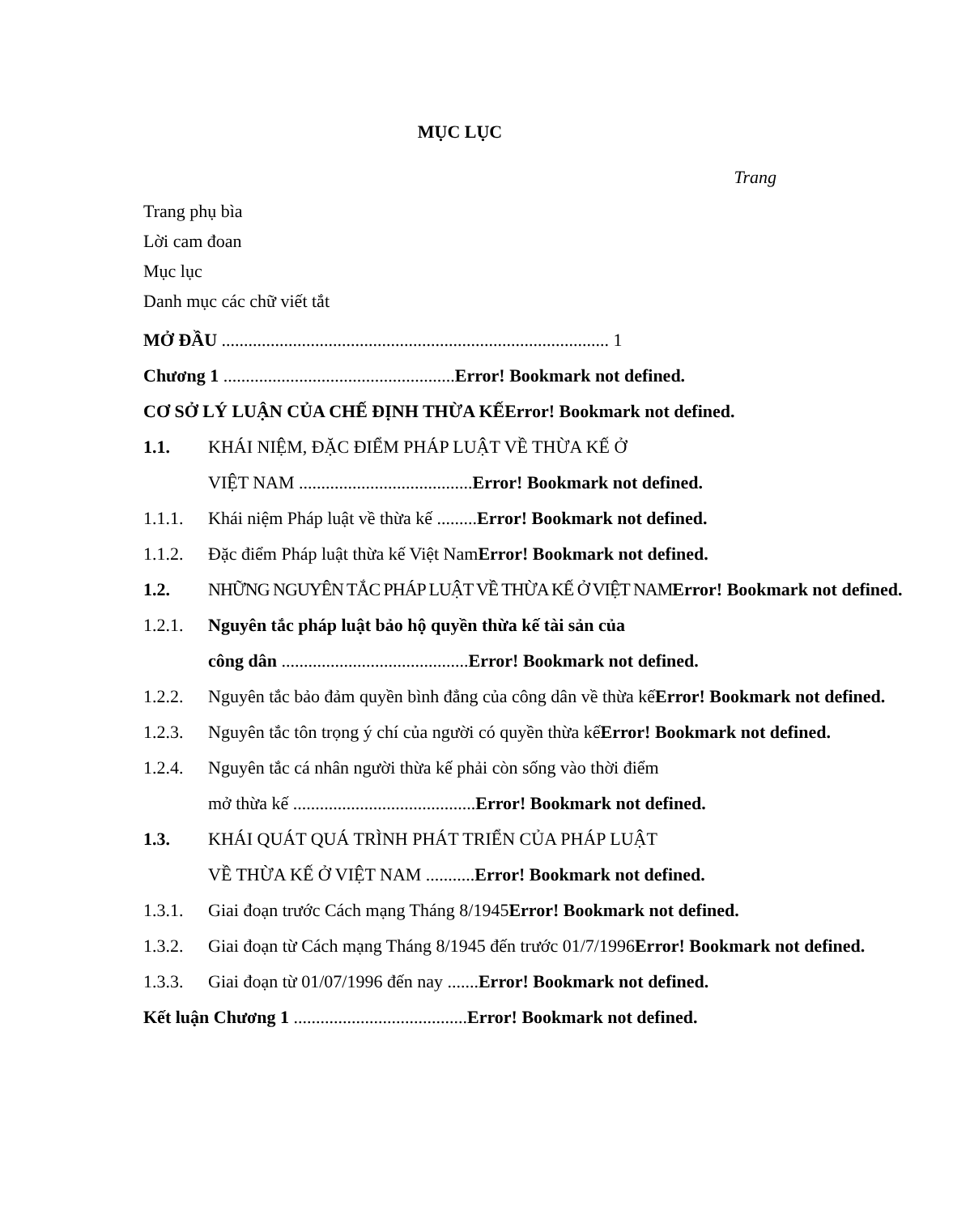MỤC LỤC
Trang
Trang phụ bìa
Lời cam đoan
Mục lục
Danh mục các chữ viết tắt
MỞ ĐẦU ....................................................................................... 1
Chương 1 ....................................................Error! Bookmark not defined.
CƠ SỞ LÝ LUẬN CỦA CHẾ ĐỊNH THỪA KẾError! Bookmark not defined.
1.1. KHÁI NIỆM, ĐẶC ĐIỂM PHÁP LUẬT VỀ THỪA KẾ Ở
VIỆT NAM .......................................Error! Bookmark not defined.
1.1.1. Khái niệm Pháp luật về thừa kế .........Error! Bookmark not defined.
1.1.2. Đặc điểm Pháp luật thừa kế Việt NamError! Bookmark not defined.
1.2. NHỮNG NGUYÊN TẮC PHÁP LUẬT VỀ THỪA KẾ Ở VIỆT NAM Error! Bookmark not defined.
1.2.1. Nguyên tắc pháp luật bảo hộ quyền thừa kế tài sản của
công dân ..........................................Error! Bookmark not defined.
1.2.2. Nguyên tắc bảo đảm quyền bình đẳng của công dân về thừa kếError! Bookmark not defined.
1.2.3. Nguyên tắc tôn trọng ý chí của người có quyền thừa kếError! Bookmark not defined.
1.2.4. Nguyên tắc cá nhân người thừa kế phải còn sống vào thời điểm
mở thừa kế .........................................Error! Bookmark not defined.
1.3. KHÁI QUÁT QUÁ TRÌNH PHÁT TRIỂN CỦA PHÁP LUẬT
VỀ THỪA KẾ Ở VIỆT NAM ...........Error! Bookmark not defined.
1.3.1. Giai đoạn trước Cách mạng Tháng 8/1945Error! Bookmark not defined.
1.3.2. Giai đoạn từ Cách mạng Tháng 8/1945 đến trước 01/7/1996Error! Bookmark not defined.
1.3.3. Giai đoạn từ 01/07/1996 đến nay .......Error! Bookmark not defined.
Kết luận Chương 1 .......................................Error! Bookmark not defined.